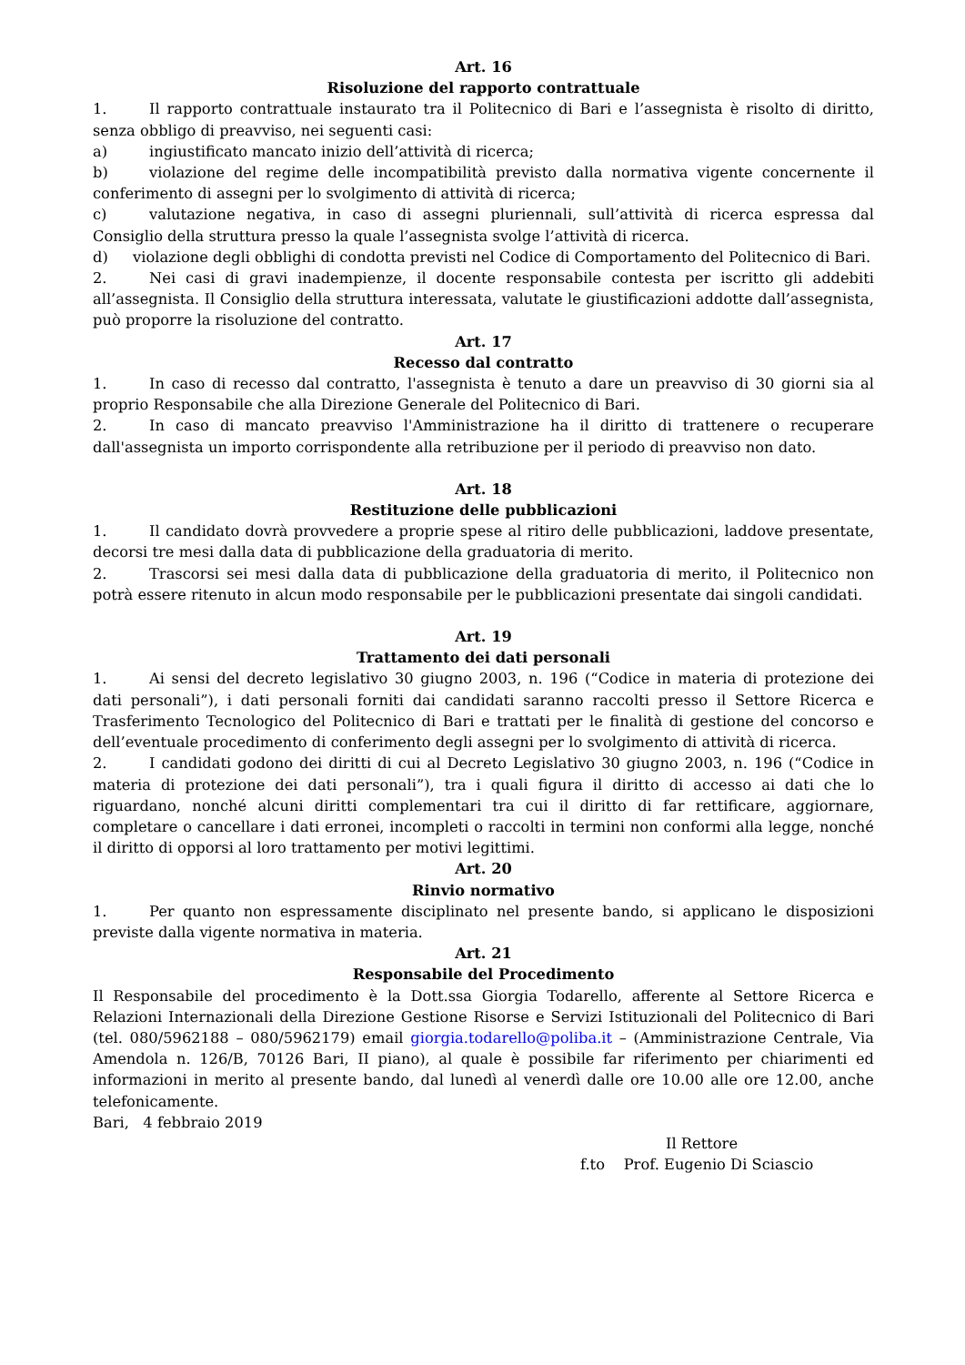Art. 16
Risoluzione del rapporto contrattuale
1. Il rapporto contrattuale instaurato tra il Politecnico di Bari e l’assegnista è risolto di diritto, senza obbligo di preavviso, nei seguenti casi:
a) ingiustificato mancato inizio dell’attività di ricerca;
b) violazione del regime delle incompatibilità previsto dalla normativa vigente concernente il conferimento di assegni per lo svolgimento di attività di ricerca;
c) valutazione negativa, in caso di assegni pluriennali, sull’attività di ricerca espressa dal Consiglio della struttura presso la quale l’assegnista svolge l’attività di ricerca.
d) violazione degli obblighi di condotta previsti nel Codice di Comportamento del Politecnico di Bari.
2. Nei casi di gravi inadempienze, il docente responsabile contesta per iscritto gli addebiti all’assegnista. Il Consiglio della struttura interessata, valutate le giustificazioni addotte dall’assegnista, può proporre la risoluzione del contratto.
Art. 17
Recesso dal contratto
1. In caso di recesso dal contratto, l'assegnista è tenuto a dare un preavviso di 30 giorni sia al proprio Responsabile che alla Direzione Generale del Politecnico di Bari.
2. In caso di mancato preavviso l'Amministrazione ha il diritto di trattenere o recuperare dall'assegnista un importo corrispondente alla retribuzione per il periodo di preavviso non dato.
Art. 18
Restituzione delle pubblicazioni
1. Il candidato dovrà provvedere a proprie spese al ritiro delle pubblicazioni, laddove presentate, decorsi tre mesi dalla data di pubblicazione della graduatoria di merito.
2. Trascorsi sei mesi dalla data di pubblicazione della graduatoria di merito, il Politecnico non potrà essere ritenuto in alcun modo responsabile per le pubblicazioni presentate dai singoli candidati.
Art. 19
Trattamento dei dati personali
1. Ai sensi del decreto legislativo 30 giugno 2003, n. 196 (“Codice in materia di protezione dei dati personali”), i dati personali forniti dai candidati saranno raccolti presso il Settore Ricerca e Trasferimento Tecnologico del Politecnico di Bari e trattati per le finalità di gestione del concorso e dell’eventuale procedimento di conferimento degli assegni per lo svolgimento di attività di ricerca.
2. I candidati godono dei diritti di cui al Decreto Legislativo 30 giugno 2003, n. 196 (“Codice in materia di protezione dei dati personali”), tra i quali figura il diritto di accesso ai dati che lo riguardano, nonché alcuni diritti complementari tra cui il diritto di far rettificare, aggiornare, completare o cancellare i dati erronei, incompleti o raccolti in termini non conformi alla legge, nonché il diritto di opporsi al loro trattamento per motivi legittimi.
Art. 20
Rinvio normativo
1. Per quanto non espressamente disciplinato nel presente bando, si applicano le disposizioni previste dalla vigente normativa in materia.
Art. 21
Responsabile del Procedimento
Il Responsabile del procedimento è la Dott.ssa Giorgia Todarello, afferente al Settore Ricerca e Relazioni Internazionali della Direzione Gestione Risorse e Servizi Istituzionali del Politecnico di Bari (tel. 080/5962188 – 080/5962179) email giorgia.todarello@poliba.it – (Amministrazione Centrale, Via Amendola n. 126/B, 70126 Bari, II piano), al quale è possibile far riferimento per chiarimenti ed informazioni in merito al presente bando, dal lunedì al venerdì dalle ore 10.00 alle ore 12.00, anche telefonicamente.
Bari, 4 febbraio 2019
Il Rettore
f.to Prof. Eugenio Di Sciascio